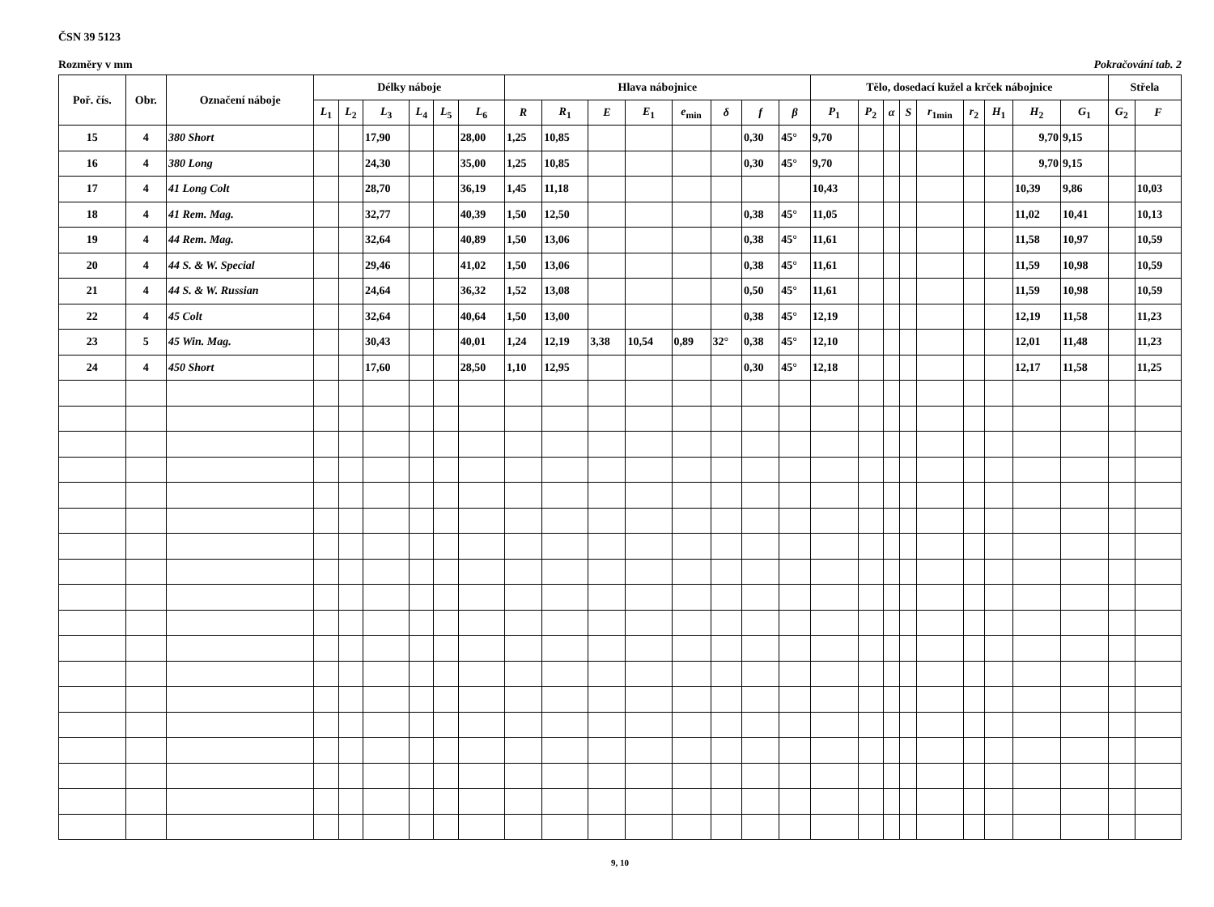ČSN 39 5123
Rozměry v mm Pokračování tab. 2
| Poř. čís. | Obr. | Označení náboje | Délky náboje | | | | | | Hlava nábojnice | | | | | | | | Tělo, dosedací kužel a krček nábojnice | | | | | | | | | Střela | |
| --- | --- | --- | --- | --- | --- | --- | --- | --- | --- | --- | --- | --- | --- | --- | --- | --- | --- | --- | --- | --- | --- | --- | --- | --- | --- | --- | --- |
| | | | L<sub>1</sub> | L<sub>2</sub> | L<sub>3</sub> | L<sub>4</sub> | L<sub>5</sub> | L<sub>6</sub> | R | R<sub>1</sub> | E | E<sub>1</sub> | e<sub>min</sub> | δ | f | β | P<sub>1</sub> | P<sub>2</sub> | α | S | r<sub>1min</sub> | r<sub>2</sub> | H<sub>1</sub> | H<sub>2</sub> | G<sub>1</sub> | G<sub>2</sub> | F |
| 15 | 4 | 380 Short | | | 17,90 | | | 28,00 | 1,25 | 10,85 | | | | | 0,30 | 45° | 9,70 | | | | | | | 9,70 | 9,15 | | |
| 16 | 4 | 380 Long | | | 24,30 | | | 35,00 | 1,25 | 10,85 | | | | | 0,30 | 45° | 9,70 | | | | | | | 9,70 | 9,15 | | |
| 17 | 4 | 41 Long Colt | | | 28,70 | | | 36,19 | 1,45 | 11,18 | | | | | | | 10,43 | | | | | | | 10,39 | 9,86 | | 10,03 |
| 18 | 4 | 41 Rem. Mag. | | | 32,77 | | | 40,39 | 1,50 | 12,50 | | | | | 0,38 | 45° | 11,05 | | | | | | | 11,02 | 10,41 | | 10,13 |
| 19 | 4 | 44 Rem. Mag. | | | 32,64 | | | 40,89 | 1,50 | 13,06 | | | | | 0,38 | 45° | 11,61 | | | | | | | 11,58 | 10,97 | | 10,59 |
| 20 | 4 | 44 S. & W. Special | | | 29,46 | | | 41,02 | 1,50 | 13,06 | | | | | 0,38 | 45° | 11,61 | | | | | | | 11,59 | 10,98 | | 10,59 |
| 21 | 4 | 44 S. & W. Russian | | | 24,64 | | | 36,32 | 1,52 | 13,08 | | | | | 0,50 | 45° | 11,61 | | | | | | | 11,59 | 10,98 | | 10,59 |
| 22 | 4 | 45 Colt | | | 32,64 | | | 40,64 | 1,50 | 13,00 | | | | | 0,38 | 45° | 12,19 | | | | | | | 12,19 | 11,58 | | 11,23 |
| 23 | 5 | 45 Win. Mag. | | | 30,43 | | | 40,01 | 1,24 | 12,19 | 3,38 | 10,54 | 0,89 | 32° | 0,38 | 45° | 12,10 | | | | | | | 12,01 | 11,48 | | 11,23 |
| 24 | 4 | 450 Short | | | 17,60 | | | 28,50 | 1,10 | 12,95 | | | | | 0,30 | 45° | 12,18 | | | | | | | 12,17 | 11,58 | | 11,25 |
9, 10